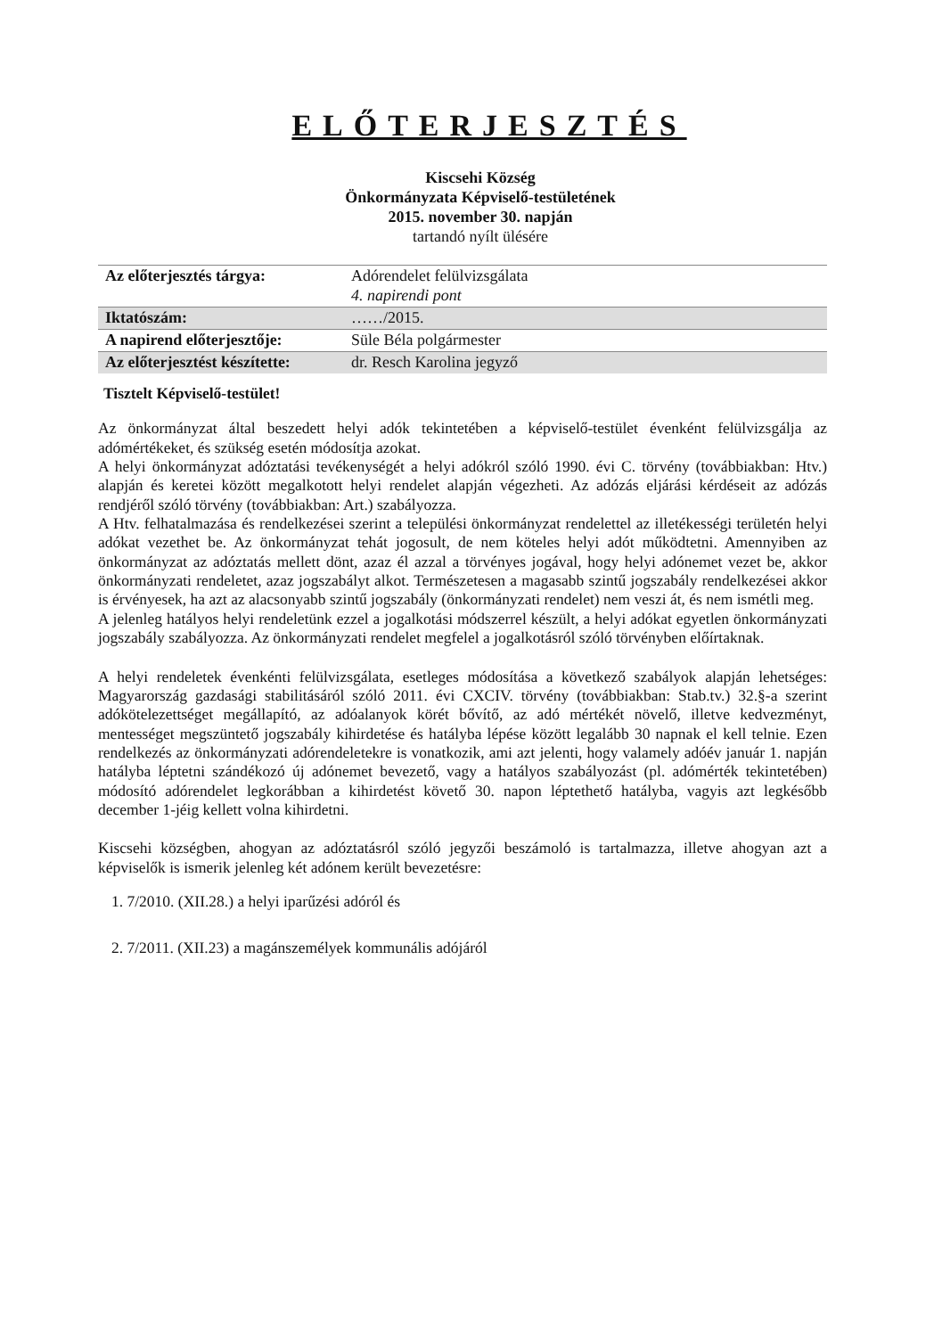ELŐTERJESZTÉS
Kiscsehi Község
Önkormányzata Képviselő-testületének
2015. november 30. napján
tartandó nyílt ülésére
| Az előterjesztés tárgya: | Adórendelet felülvizsgálata 4. napirendi pont |
| Iktatószám: | ……/2015. |
| A napirend előterjesztője: | Süle Béla polgármester |
| Az előterjesztést készítette: | dr. Resch Karolina jegyző |
Tisztelt Képviselő-testület!
Az önkormányzat által beszedett helyi adók tekintetében a képviselő-testület évenként felülvizsgálja az adómértékeket, és szükség esetén módosítja azokat.
A helyi önkormányzat adóztatási tevékenységét a helyi adókról szóló 1990. évi C. törvény (továbbiakban: Htv.) alapján és keretei között megalkotott helyi rendelet alapján végezheti. Az adózás eljárási kérdéseit az adózás rendjéről szóló törvény (továbbiakban: Art.) szabályozza.
A Htv. felhatalmazása és rendelkezései szerint a települési önkormányzat rendelettel az illetékességi területén helyi adókat vezethet be. Az önkormányzat tehát jogosult, de nem köteles helyi adót működtetni. Amennyiben az önkormányzat az adóztatás mellett dönt, azaz él azzal a törvényes jogával, hogy helyi adónemet vezet be, akkor önkormányzati rendeletet, azaz jogszabályt alkot. Természetesen a magasabb szintű jogszabály rendelkezései akkor is érvényesek, ha azt az alacsonyabb szintű jogszabály (önkormányzati rendelet) nem veszi át, és nem ismétli meg.
A jelenleg hatályos helyi rendeletünk ezzel a jogalkotási módszerrel készült, a helyi adókat egyetlen önkormányzati jogszabály szabályozza. Az önkormányzati rendelet megfelel a jogalkotásról szóló törvényben előírtaknak.
A helyi rendeletek évenkénti felülvizsgálata, esetleges módosítása a következő szabályok alapján lehetséges: Magyarország gazdasági stabilitásáról szóló 2011. évi CXCIV. törvény (továbbiakban: Stab.tv.) 32.§-a szerint adókötelezettséget megállapító, az adóalanyok körét bővítő, az adó mértékét növelő, illetve kedvezményt, mentességet megszüntető jogszabály kihirdetése és hatályba lépése között legalább 30 napnak el kell telnie. Ezen rendelkezés az önkormányzati adórendeletekre is vonatkozik, ami azt jelenti, hogy valamely adóév január 1. napján hatályba léptetni szándékozó új adónemet bevezető, vagy a hatályos szabályozást (pl. adómérték tekintetében) módosító adórendelet legkorábban a kihirdetést követő 30. napon léptethető hatályba, vagyis azt legkésőbb december 1-jéig kellett volna kihirdetni.
Kiscsehi községben, ahogyan az adóztatásról szóló jegyzői beszámoló is tartalmazza, illetve ahogyan azt a képviselők is ismerik jelenleg két adónem került bevezetésre:
1. 7/2010. (XII.28.) a helyi iparűzési adóról és
2. 7/2011. (XII.23) a magánszemélyek kommunális adójáról